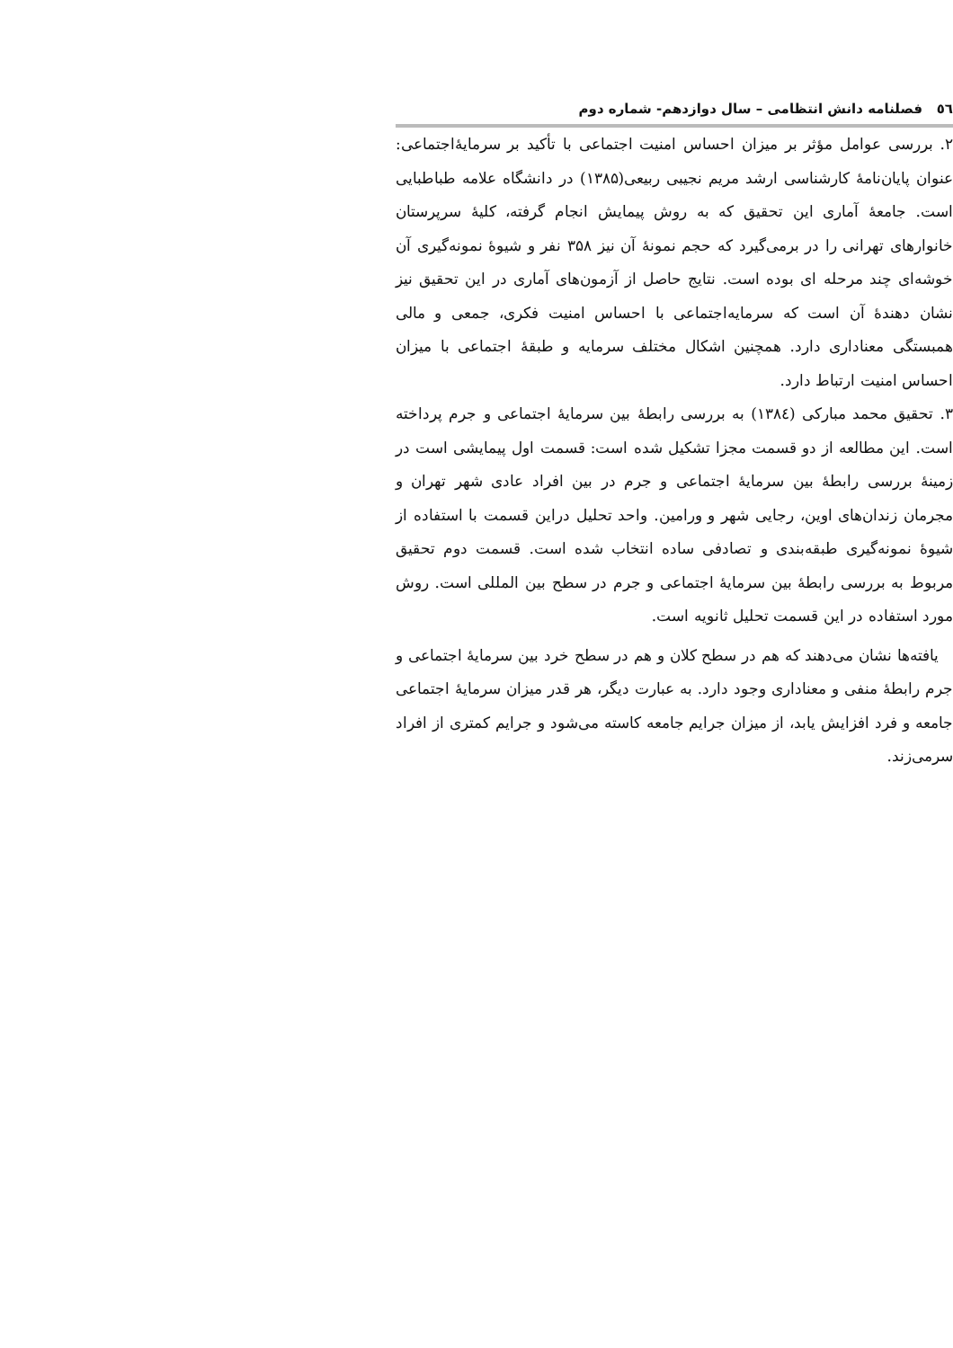٥٦ فصلنامه دانش انتظامی – سال دوازدهم- شماره دوم
۲. بررسی عوامل مؤثر بر میزان احساس امنیت اجتماعی با تأکید بر سرمایۀاجتماعی: عنوان پایان‌نامۀ کارشناسی ارشد مریم نجیبی ربیعی(۱۳۸۵) در دانشگاه علامه طباطبایی است. جامعۀ آماری این تحقیق که به روش پیمایش انجام گرفته، کلیۀ سرپرستان خانوارهای تهرانی را در برمی‌گیرد که حجم نمونۀ آن نیز ۳۵۸ نفر و شیوۀ نمونه‌گیری آن خوشه‌ای چند مرحله ای بوده است. نتایج حاصل از آزمون‌های آماری در این تحقیق نیز نشان دهندۀ آن است که سرمایه‌اجتماعی با احساس امنیت فکری، جمعی و مالی همبستگی معناداری دارد. همچنین اشکال مختلف سرمایه و طبقۀ اجتماعی با میزان احساس امنیت ارتباط دارد.
۳. تحقیق محمد مبارکی (۱۳۸٤) به بررسی رابطۀ بین سرمایۀ اجتماعی و جرم پرداخته است. این مطالعه از دو قسمت مجزا تشکیل شده است: قسمت اول پیمایشی است در زمینۀ بررسی رابطۀ بین سرمایۀ اجتماعی و جرم در بین افراد عادی شهر تهران و مجرمان زندان‌های اوین، رجایی شهر و ورامین. واحد تحلیل دراین قسمت با استفاده از شیوۀ نمونه‌گیری طبقه‌بندی و تصادفی ساده انتخاب شده است. قسمت دوم تحقیق مربوط به بررسی رابطۀ بین سرمایۀ اجتماعی و جرم در سطح بین المللی است. روش مورد استفاده در این قسمت تحلیل ثانویه است.
یافته‌ها نشان می‌دهند که هم در سطح کلان و هم در سطح خرد بین سرمایۀ اجتماعی و جرم رابطۀ منفی و معناداری وجود دارد. به عبارت دیگر، هر قدر میزان سرمایۀ اجتماعی جامعه و فرد افزایش یابد، از میزان جرایم جامعه کاسته می‌شود و جرایم کمتری از افراد سرمی‌زند.